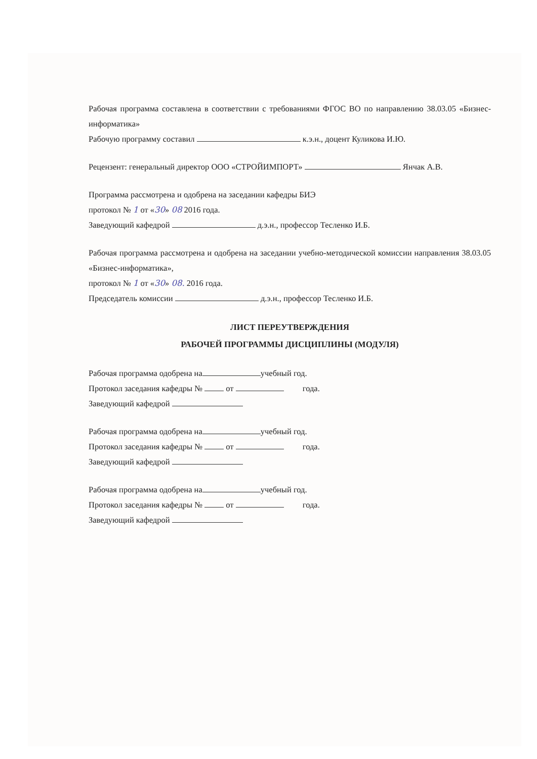Рабочая программа составлена в соответствии с требованиями ФГОС ВО по направлению 38.03.05 «Бизнес-информатика»
Рабочую программу составил к.э.н., доцент Куликова И.Ю.
Рецензент: генеральный директор ООО «СТРОЙИМПОРТ» Янчак А.В.
Программа рассмотрена и одобрена на заседании кафедры БИЭ
протокол № 1 от «30» 08 2016 года.
Заведующий кафедрой д.э.н., профессор Тесленко И.Б.
Рабочая программа рассмотрена и одобрена на заседании учебно-методической комиссии направления 38.03.05 «Бизнес-информатика»,
протокол № 1 от «30» 08. 2016 года.
Председатель комиссии д.э.н., профессор Тесленко И.Б.
ЛИСТ ПЕРЕУТВЕРЖДЕНИЯ
РАБОЧЕЙ ПРОГРАММЫ ДИСЦИПЛИНЫ (МОДУЛЯ)
Рабочая программа одобрена на учебный год.
Протокол заседания кафедры № от года.
Заведующий кафедрой
Рабочая программа одобрена на учебный год.
Протокол заседания кафедры № от года.
Заведующий кафедрой
Рабочая программа одобрена на учебный год.
Протокол заседания кафедры № от года.
Заведующий кафедрой